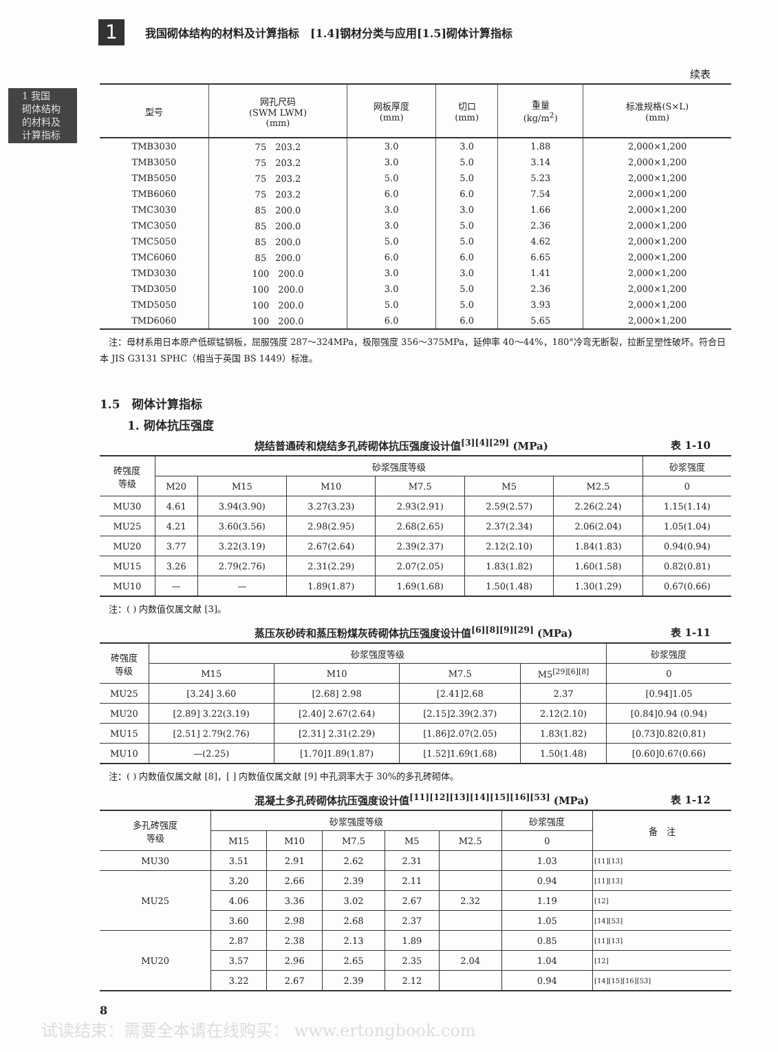1
我国砌体结构的材料及计算指标　[1.4]钢材分类与应用[1.5]砌体计算指标
1 我国
砌体结构
的材料及
计算指标
续表
| 型号 | 网孔尺码 (SWM LWM) (mm) | 网板厚度 (mm) | 切口 (mm) | 重量 (kg/m<sup>2</sup>) | 标准规格(S×L) (mm) |
| --- | --- | --- | --- | --- | --- |
| TMB3030 | 75 203.2 | 3.0 | 3.0 | 1.88 | 2,000×1,200 |
| TMB3050 | 75 203.2 | 3.0 | 5.0 | 3.14 | 2,000×1,200 |
| TMB5050 | 75 203.2 | 5.0 | 5.0 | 5.23 | 2,000×1,200 |
| TMB6060 | 75 203.2 | 6.0 | 6.0 | 7.54 | 2,000×1,200 |
| TMC3030 | 85 200.0 | 3.0 | 3.0 | 1.66 | 2,000×1,200 |
| TMC3050 | 85 200.0 | 3.0 | 5.0 | 2.36 | 2,000×1,200 |
| TMC5050 | 85 200.0 | 5.0 | 5.0 | 4.62 | 2,000×1,200 |
| TMC6060 | 85 200.0 | 6.0 | 6.0 | 6.65 | 2,000×1,200 |
| TMD3030 | 100 200.0 | 3.0 | 3.0 | 1.41 | 2,000×1,200 |
| TMD3050 | 100 200.0 | 3.0 | 5.0 | 2.36 | 2,000×1,200 |
| TMD5050 | 100 200.0 | 5.0 | 5.0 | 3.93 | 2,000×1,200 |
| TMD6060 | 100 200.0 | 6.0 | 6.0 | 5.65 | 2,000×1,200 |
　注：母材系用日本原产低碳锰钢板，屈服强度 287～324MPa，极限强度 356～375MPa，延伸率 40～44%，180°冷弯无断裂，拉断呈塑性破坏。符合日本 JIS G3131 SPHC（相当于英国 BS 1449）标准。
1.5　砌体计算指标
1. 砌体抗压强度
烧结普通砖和烧结多孔砖砌体抗压强度设计值<sup>[3][4][29]</sup> (MPa) 表 1-10
| 砖强度 等级 | 砂浆强度等级 | | | | | | 砂浆强度 |
| --- | --- | --- | --- | --- | --- | --- | --- |
| | M20 | M15 | M10 | M7.5 | M5 | M2.5 | 0 |
| MU30 | 4.61 | 3.94(3.90) | 3.27(3.23) | 2.93(2.91) | 2.59(2.57) | 2.26(2.24) | 1.15(1.14) |
| MU25 | 4.21 | 3.60(3.56) | 2.98(2.95) | 2.68(2.65) | 2.37(2.34) | 2.06(2.04) | 1.05(1.04) |
| MU20 | 3.77 | 3.22(3.19) | 2.67(2.64) | 2.39(2.37) | 2.12(2.10) | 1.84(1.83) | 0.94(0.94) |
| MU15 | 3.26 | 2.79(2.76) | 2.31(2.29) | 2.07(2.05) | 1.83(1.82) | 1.60(1.58) | 0.82(0.81) |
| MU10 | — | — | 1.89(1.87) | 1.69(1.68) | 1.50(1.48) | 1.30(1.29) | 0.67(0.66) |
　注：( ) 内数值仅属文献 [3]。
蒸压灰砂砖和蒸压粉煤灰砖砌体抗压强度设计值<sup>[6][8][9][29]</sup> (MPa) 表 1-11
| 砖强度 等级 | 砂浆强度等级 | | | | 砂浆强度 |
| --- | --- | --- | --- | --- | --- |
| | M15 | M10 | M7.5 | M5<sup>[29][6][8]</sup> | 0 |
| MU25 | [3.24] 3.60 | [2.68] 2.98 | [2.41]2.68 | 2.37 | [0.94]1.05 |
| MU20 | [2.89] 3.22(3.19) | [2.40] 2.67(2.64) | [2.15]2.39(2.37) | 2.12(2.10) | [0.84]0.94 (0.94) |
| MU15 | [2.51] 2.79(2.76) | [2.31] 2.31(2.29) | [1.86]2.07(2.05) | 1.83(1.82) | [0.73]0.82(0.81) |
| MU10 | —(2.25) | [1.70]1.89(1.87) | [1.52]1.69(1.68) | 1.50(1.48) | [0.60]0.67(0.66) |
　注：( ) 内数值仅属文献 [8]，[ ] 内数值仅属文献 [9] 中孔洞率大于 30%的多孔砖砌体。
混凝土多孔砖砌体抗压强度设计值<sup>[11][12][13][14][15][16][53]</sup> (MPa) 表 1-12
| 多孔砖强度 等级 | 砂浆强度等级 | | | | | 砂浆强度 | 备 注 |
| --- | --- | --- | --- | --- | --- | --- | --- |
| | M15 | M10 | M7.5 | M5 | M2.5 | 0 | |
| MU30 | 3.51 | 2.91 | 2.62 | 2.31 | | 1.03 | [11][13] |
| MU25 | 3.20 | 2.66 | 2.39 | 2.11 | | 0.94 | [11][13] |
| | 4.06 | 3.36 | 3.02 | 2.67 | 2.32 | 1.19 | [12] |
| | 3.60 | 2.98 | 2.68 | 2.37 | | 1.05 | [14][53] |
| MU20 | 2.87 | 2.38 | 2.13 | 1.89 | | 0.85 | [11][13] |
| | 3.57 | 2.96 | 2.65 | 2.35 | 2.04 | 1.04 | [12] |
| | 3.22 | 2.67 | 2.39 | 2.12 | | 0.94 | [14][15][16][53] |
8
试读结束：需要全本请在线购买： www.ertongbook.com